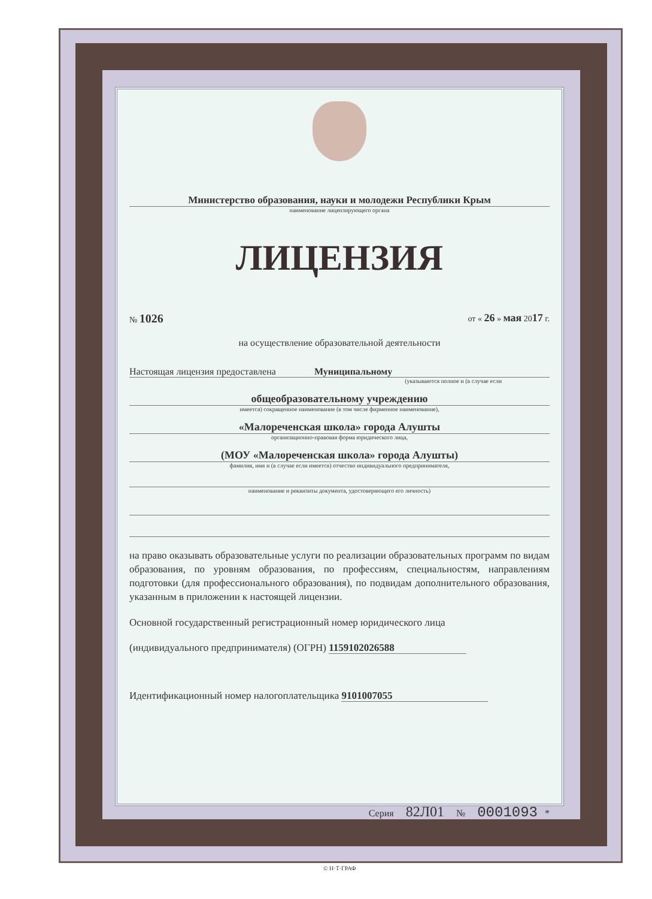Министерство образования, науки и молодежи Республики Крым
наименование лицензирующего органа
ЛИЦЕНЗИЯ
№ 1026 от « 26 » мая 2017 г.
на осуществление образовательной деятельности
Настоящая лицензия предоставлена Муниципальному
(указываются полное и (в случае если
общеобразовательному учреждению
имеется) сокращенное наименование (в том числе фирменное наименование),
«Малореченская школа» города Алушты
организационно-правовая форма юридического лица,
(МОУ «Малореченская школа» города Алушты)
фамилия, имя и (в случае если имеется) отчество индивидуального предпринимателя,
наименование и реквизиты документа, удостоверяющего его личность)
на право оказывать образовательные услуги по реализации образовательных программ по видам образования, по уровням образования, по профессиям, специальностям, направлениям подготовки (для профессионального образования), по подвидам дополнительного образования, указанным в приложении к настоящей лицензии.
Основной государственный регистрационный номер юридического лица
(индивидуального предпринимателя) (ОГРН) 1159102026588
Идентификационный номер налогоплательщика 9101007055
Серия 82Л01 № 0001093 *
© Н·Т·ГРАФ